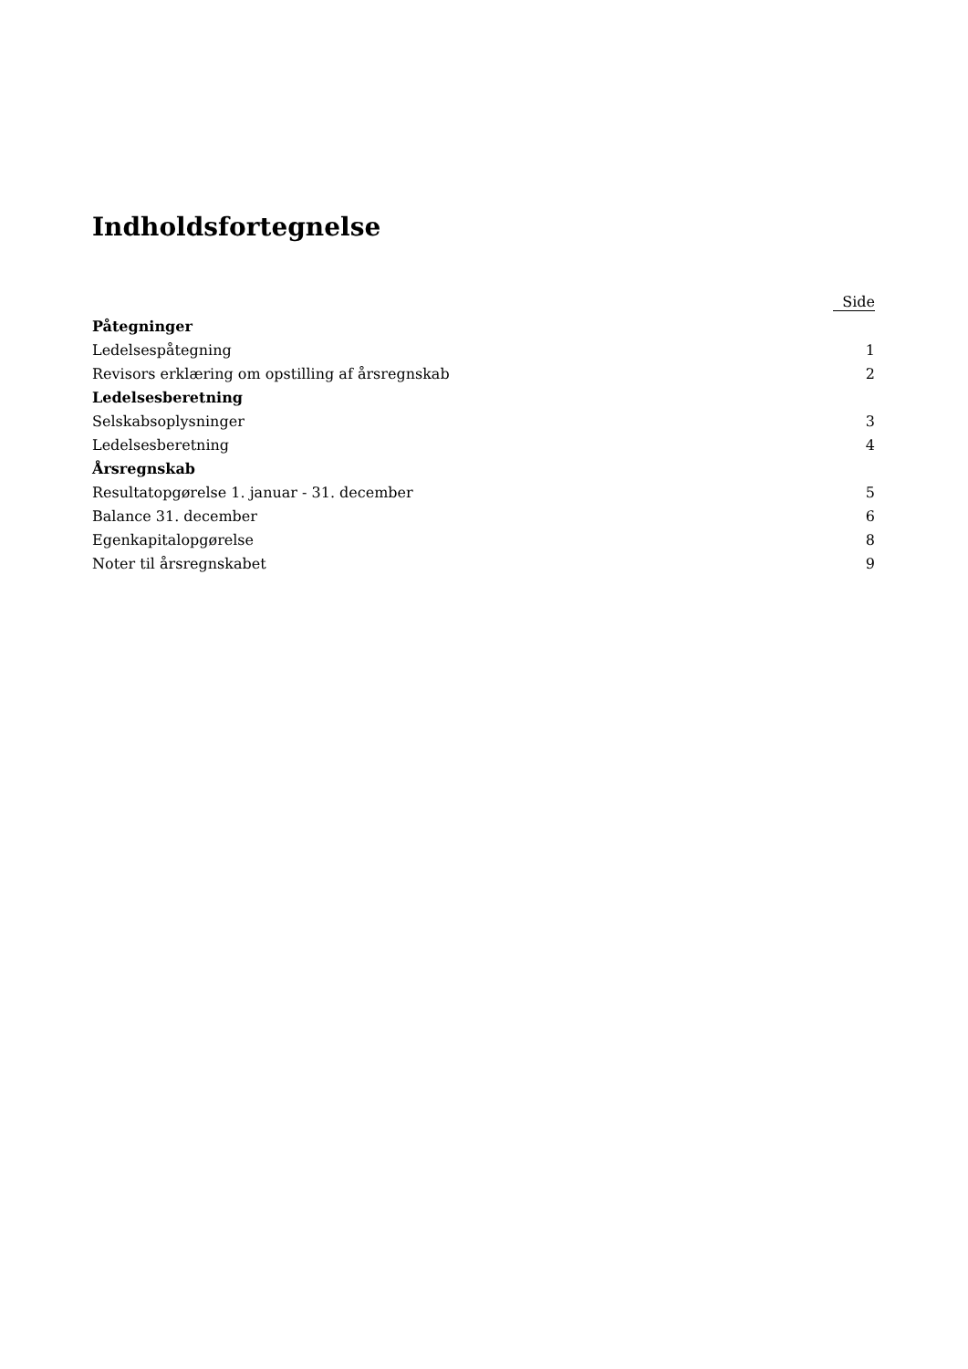Indholdsfortegnelse
| | Side |
| --- | --- |
| Påtegninger | |
| Ledelsespåtegning | 1 |
| Revisors erklæring om opstilling af årsregnskab | 2 |
| Ledelsesberetning | |
| Selskabsoplysninger | 3 |
| Ledelsesberetning | 4 |
| Årsregnskab | |
| Resultatopgørelse 1. januar - 31. december | 5 |
| Balance 31. december | 6 |
| Egenkapitalopgørelse | 8 |
| Noter til årsregnskabet | 9 |